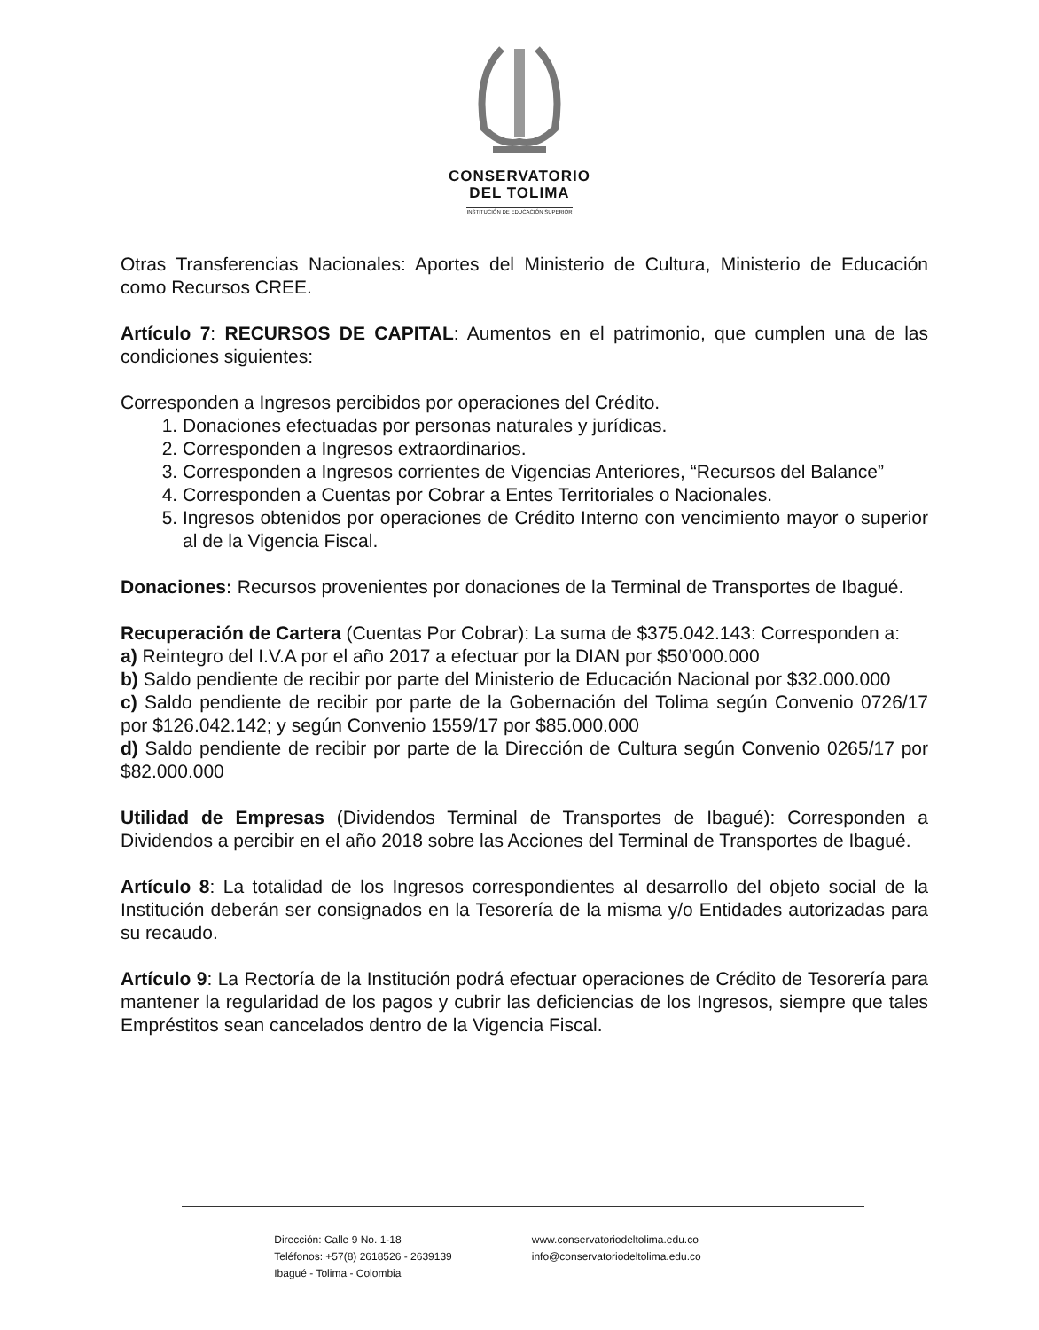CONSERVATORIO
DEL TOLIMA
INSTITUCIÓN DE EDUCACIÓN SUPERIOR
Otras Transferencias Nacionales: Aportes del Ministerio de Cultura, Ministerio de Educación como Recursos CREE.
Artículo 7: RECURSOS DE CAPITAL: Aumentos en el patrimonio, que cumplen una de las condiciones siguientes:
Corresponden a Ingresos percibidos por operaciones del Crédito.
1. Donaciones efectuadas por personas naturales y jurídicas.
2. Corresponden a Ingresos extraordinarios.
3. Corresponden a Ingresos corrientes de Vigencias Anteriores, “Recursos del Balance”
4. Corresponden a Cuentas por Cobrar a Entes Territoriales o Nacionales.
5. Ingresos obtenidos por operaciones de Crédito Interno con vencimiento mayor o superior al de la Vigencia Fiscal.
Donaciones: Recursos provenientes por donaciones de la Terminal de Transportes de Ibagué.
Recuperación de Cartera (Cuentas Por Cobrar): La suma de $375.042.143: Corresponden a:
a) Reintegro del I.V.A por el año 2017 a efectuar por la DIAN por $50’000.000
b) Saldo pendiente de recibir por parte del Ministerio de Educación Nacional por $32.000.000
c) Saldo pendiente de recibir por parte de la Gobernación del Tolima según Convenio 0726/17 por $126.042.142; y según Convenio 1559/17 por $85.000.000
d) Saldo pendiente de recibir por parte de la Dirección de Cultura según Convenio 0265/17 por $82.000.000
Utilidad de Empresas (Dividendos Terminal de Transportes de Ibagué): Corresponden a Dividendos a percibir en el año 2018 sobre las Acciones del Terminal de Transportes de Ibagué.
Artículo 8: La totalidad de los Ingresos correspondientes al desarrollo del objeto social de la Institución deberán ser consignados en la Tesorería de la misma y/o Entidades autorizadas para su recaudo.
Artículo 9: La Rectoría de la Institución podrá efectuar operaciones de Crédito de Tesorería para mantener la regularidad de los pagos y cubrir las deficiencias de los Ingresos, siempre que tales Empréstitos sean cancelados dentro de la Vigencia Fiscal.
Dirección: Calle 9 No. 1-18
Teléfonos: +57(8) 2618526 - 2639139
Ibagué - Tolima - Colombia
www.conservatoriodeltolima.edu.co
info@conservatoriodeltolima.edu.co